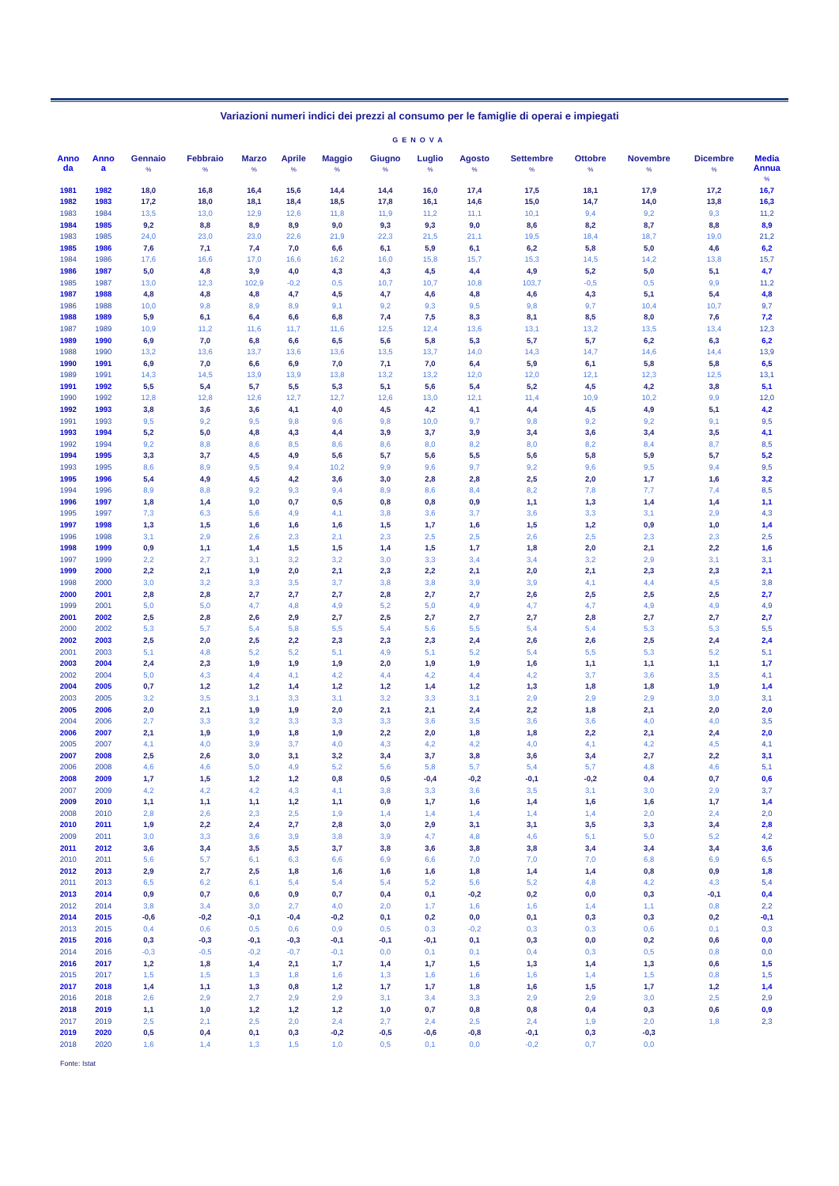Variazioni numeri indici dei prezzi al consumo per le famiglie di operai e impiegati
GENOVA
| Anno da | Anno a | Gennaio % | Febbraio % | Marzo % | Aprile % | Maggio % | Giugno % | Luglio % | Agosto % | Settembre % | Ottobre % | Novembre % | Dicembre % | Media Annua % |
| --- | --- | --- | --- | --- | --- | --- | --- | --- | --- | --- | --- | --- | --- | --- |
| 1981 | 1982 | 18,0 | 16,8 | 16,4 | 15,6 | 14,4 | 14,4 | 16,0 | 17,4 | 17,5 | 18,1 | 17,9 | 17,2 | 16,7 |
| 1982 | 1983 | 17,2 | 18,0 | 18,1 | 18,4 | 18,5 | 17,8 | 16,1 | 14,6 | 15,0 | 14,7 | 14,0 | 13,8 | 16,3 |
| 1983 | 1984 | 13,5 | 13,0 | 12,9 | 12,6 | 11,8 | 11,9 | 11,2 | 11,1 | 10,1 | 9,4 | 9,2 | 9,3 | 11,2 |
| 1984 | 1985 | 9,2 | 8,8 | 8,9 | 8,9 | 9,0 | 9,3 | 9,3 | 9,0 | 8,6 | 8,2 | 8,7 | 8,8 | 8,9 |
| 1983 | 1985 | 24,0 | 23,0 | 23,0 | 22,6 | 21,9 | 22,3 | 21,5 | 21,1 | 19,5 | 18,4 | 18,7 | 19,0 | 21,2 |
| 1985 | 1986 | 7,6 | 7,1 | 7,4 | 7,0 | 6,6 | 6,1 | 5,9 | 6,1 | 6,2 | 5,8 | 5,0 | 4,6 | 6,2 |
| 1984 | 1986 | 17,6 | 16,6 | 17,0 | 16,6 | 16,2 | 16,0 | 15,8 | 15,7 | 15,3 | 14,5 | 14,2 | 13,8 | 15,7 |
| 1986 | 1987 | 5,0 | 4,8 | 3,9 | 4,0 | 4,3 | 4,3 | 4,5 | 4,4 | 4,9 | 5,2 | 5,0 | 5,1 | 4,7 |
| 1985 | 1987 | 13,0 | 12,3 | 102,9 | -0,2 | 0,5 | 10,7 | 10,7 | 10,8 | 103,7 | -0,5 | 0,5 | 9,9 | 11,2 |
| 1987 | 1988 | 4,8 | 4,8 | 4,8 | 4,7 | 4,5 | 4,7 | 4,6 | 4,8 | 4,6 | 4,3 | 5,1 | 5,4 | 4,8 |
| 1986 | 1988 | 10,0 | 9,8 | 8,9 | 8,9 | 9,1 | 9,2 | 9,3 | 9,5 | 9,8 | 9,7 | 10,4 | 10,7 | 9,7 |
| 1988 | 1989 | 5,9 | 6,1 | 6,4 | 6,6 | 6,8 | 7,4 | 7,5 | 8,3 | 8,1 | 8,5 | 8,0 | 7,6 | 7,2 |
| 1987 | 1989 | 10,9 | 11,2 | 11,6 | 11,7 | 11,6 | 12,5 | 12,4 | 13,6 | 13,1 | 13,2 | 13,5 | 13,4 | 12,3 |
| 1989 | 1990 | 6,9 | 7,0 | 6,8 | 6,6 | 6,5 | 5,6 | 5,8 | 5,3 | 5,7 | 5,7 | 6,2 | 6,3 | 6,2 |
| 1988 | 1990 | 13,2 | 13,6 | 13,7 | 13,6 | 13,6 | 13,5 | 13,7 | 14,0 | 14,3 | 14,7 | 14,6 | 14,4 | 13,9 |
| 1990 | 1991 | 6,9 | 7,0 | 6,6 | 6,9 | 7,0 | 7,1 | 7,0 | 6,4 | 5,9 | 6,1 | 5,8 | 5,8 | 6,5 |
| 1989 | 1991 | 14,3 | 14,5 | 13,9 | 13,9 | 13,8 | 13,2 | 13,2 | 12,0 | 12,0 | 12,1 | 12,3 | 12,5 | 13,1 |
| 1991 | 1992 | 5,5 | 5,4 | 5,7 | 5,5 | 5,3 | 5,1 | 5,6 | 5,4 | 5,2 | 4,5 | 4,2 | 3,8 | 5,1 |
| 1990 | 1992 | 12,8 | 12,8 | 12,6 | 12,7 | 12,7 | 12,6 | 13,0 | 12,1 | 11,4 | 10,9 | 10,2 | 9,9 | 12,0 |
| 1992 | 1993 | 3,8 | 3,6 | 3,6 | 4,1 | 4,0 | 4,5 | 4,2 | 4,1 | 4,4 | 4,5 | 4,9 | 5,1 | 4,2 |
| 1991 | 1993 | 9,5 | 9,2 | 9,5 | 9,8 | 9,6 | 9,8 | 10,0 | 9,7 | 9,8 | 9,2 | 9,2 | 9,1 | 9,5 |
| 1993 | 1994 | 5,2 | 5,0 | 4,8 | 4,3 | 4,4 | 3,9 | 3,7 | 3,9 | 3,4 | 3,6 | 3,4 | 3,5 | 4,1 |
| 1992 | 1994 | 9,2 | 8,8 | 8,6 | 8,5 | 8,6 | 8,6 | 8,0 | 8,2 | 8,0 | 8,2 | 8,4 | 8,7 | 8,5 |
| 1994 | 1995 | 3,3 | 3,7 | 4,5 | 4,9 | 5,6 | 5,7 | 5,6 | 5,5 | 5,6 | 5,8 | 5,9 | 5,7 | 5,2 |
| 1993 | 1995 | 8,6 | 8,9 | 9,5 | 9,4 | 10,2 | 9,9 | 9,6 | 9,7 | 9,2 | 9,6 | 9,5 | 9,4 | 9,5 |
| 1995 | 1996 | 5,4 | 4,9 | 4,5 | 4,2 | 3,6 | 3,0 | 2,8 | 2,8 | 2,5 | 2,0 | 1,7 | 1,6 | 3,2 |
| 1994 | 1996 | 8,9 | 8,8 | 9,2 | 9,3 | 9,4 | 8,9 | 8,6 | 8,4 | 8,2 | 7,8 | 7,7 | 7,4 | 8,5 |
| 1996 | 1997 | 1,8 | 1,4 | 1,0 | 0,7 | 0,5 | 0,8 | 0,8 | 0,9 | 1,1 | 1,3 | 1,4 | 1,4 | 1,1 |
| 1995 | 1997 | 7,3 | 6,3 | 5,6 | 4,9 | 4,1 | 3,8 | 3,6 | 3,7 | 3,6 | 3,3 | 3,1 | 2,9 | 4,3 |
| 1997 | 1998 | 1,3 | 1,5 | 1,6 | 1,6 | 1,6 | 1,5 | 1,7 | 1,6 | 1,5 | 1,2 | 0,9 | 1,0 | 1,4 |
| 1996 | 1998 | 3,1 | 2,9 | 2,6 | 2,3 | 2,1 | 2,3 | 2,5 | 2,5 | 2,6 | 2,5 | 2,3 | 2,3 | 2,5 |
| 1998 | 1999 | 0,9 | 1,1 | 1,4 | 1,5 | 1,5 | 1,4 | 1,5 | 1,7 | 1,8 | 2,0 | 2,1 | 2,2 | 1,6 |
| 1997 | 1999 | 2,2 | 2,7 | 3,1 | 3,2 | 3,2 | 3,0 | 3,3 | 3,4 | 3,4 | 3,2 | 2,9 | 3,1 | 3,1 |
| 1999 | 2000 | 2,2 | 2,1 | 1,9 | 2,0 | 2,1 | 2,3 | 2,2 | 2,1 | 2,0 | 2,1 | 2,3 | 2,3 | 2,1 |
| 1998 | 2000 | 3,0 | 3,2 | 3,3 | 3,5 | 3,7 | 3,8 | 3,8 | 3,9 | 3,9 | 4,1 | 4,4 | 4,5 | 3,8 |
| 2000 | 2001 | 2,8 | 2,8 | 2,7 | 2,7 | 2,7 | 2,8 | 2,7 | 2,7 | 2,6 | 2,5 | 2,5 | 2,5 | 2,7 |
| 1999 | 2001 | 5,0 | 5,0 | 4,7 | 4,8 | 4,9 | 5,2 | 5,0 | 4,9 | 4,7 | 4,7 | 4,9 | 4,9 | 4,9 |
| 2001 | 2002 | 2,5 | 2,8 | 2,6 | 2,9 | 2,7 | 2,5 | 2,7 | 2,7 | 2,7 | 2,8 | 2,7 | 2,7 | 2,7 |
| 2000 | 2002 | 5,3 | 5,7 | 5,4 | 5,8 | 5,5 | 5,4 | 5,6 | 5,5 | 5,4 | 5,4 | 5,3 | 5,3 | 5,5 |
| 2002 | 2003 | 2,5 | 2,0 | 2,5 | 2,2 | 2,3 | 2,3 | 2,3 | 2,4 | 2,6 | 2,6 | 2,5 | 2,4 | 2,4 |
| 2001 | 2003 | 5,1 | 4,8 | 5,2 | 5,2 | 5,1 | 4,9 | 5,1 | 5,2 | 5,4 | 5,5 | 5,3 | 5,2 | 5,1 |
| 2003 | 2004 | 2,4 | 2,3 | 1,9 | 1,9 | 1,9 | 2,0 | 1,9 | 1,9 | 1,6 | 1,1 | 1,1 | 1,1 | 1,7 |
| 2002 | 2004 | 5,0 | 4,3 | 4,4 | 4,1 | 4,2 | 4,4 | 4,2 | 4,4 | 4,2 | 3,7 | 3,6 | 3,5 | 4,1 |
| 2004 | 2005 | 0,7 | 1,2 | 1,2 | 1,4 | 1,2 | 1,2 | 1,4 | 1,2 | 1,3 | 1,8 | 1,8 | 1,9 | 1,4 |
| 2003 | 2005 | 3,2 | 3,5 | 3,1 | 3,3 | 3,1 | 3,2 | 3,3 | 3,1 | 2,9 | 2,9 | 2,9 | 3,0 | 3,1 |
| 2005 | 2006 | 2,0 | 2,1 | 1,9 | 1,9 | 2,0 | 2,1 | 2,1 | 2,4 | 2,2 | 1,8 | 2,1 | 2,0 | 2,0 |
| 2004 | 2006 | 2,7 | 3,3 | 3,2 | 3,3 | 3,3 | 3,3 | 3,6 | 3,5 | 3,6 | 3,6 | 4,0 | 4,0 | 3,5 |
| 2006 | 2007 | 2,1 | 1,9 | 1,9 | 1,8 | 1,9 | 2,2 | 2,0 | 1,8 | 1,8 | 2,2 | 2,1 | 2,4 | 2,0 |
| 2005 | 2007 | 4,1 | 4,0 | 3,9 | 3,7 | 4,0 | 4,3 | 4,2 | 4,2 | 4,0 | 4,1 | 4,2 | 4,5 | 4,1 |
| 2007 | 2008 | 2,5 | 2,6 | 3,0 | 3,1 | 3,2 | 3,4 | 3,7 | 3,8 | 3,6 | 3,4 | 2,7 | 2,2 | 3,1 |
| 2006 | 2008 | 4,6 | 4,6 | 5,0 | 4,9 | 5,2 | 5,6 | 5,8 | 5,7 | 5,4 | 5,7 | 4,8 | 4,6 | 5,1 |
| 2008 | 2009 | 1,7 | 1,5 | 1,2 | 1,2 | 0,8 | 0,5 | -0,4 | -0,2 | -0,1 | -0,2 | 0,4 | 0,7 | 0,6 |
| 2007 | 2009 | 4,2 | 4,2 | 4,2 | 4,3 | 4,1 | 3,8 | 3,3 | 3,6 | 3,5 | 3,1 | 3,0 | 2,9 | 3,7 |
| 2009 | 2010 | 1,1 | 1,1 | 1,1 | 1,2 | 1,1 | 0,9 | 1,7 | 1,6 | 1,4 | 1,6 | 1,6 | 1,7 | 1,4 |
| 2008 | 2010 | 2,8 | 2,6 | 2,3 | 2,5 | 1,9 | 1,4 | 1,4 | 1,4 | 1,4 | 1,4 | 2,0 | 2,4 | 2,0 |
| 2010 | 2011 | 1,9 | 2,2 | 2,4 | 2,7 | 2,8 | 3,0 | 2,9 | 3,1 | 3,1 | 3,5 | 3,3 | 3,4 | 2,8 |
| 2009 | 2011 | 3,0 | 3,3 | 3,6 | 3,9 | 3,8 | 3,9 | 4,7 | 4,8 | 4,6 | 5,1 | 5,0 | 5,2 | 4,2 |
| 2011 | 2012 | 3,6 | 3,4 | 3,5 | 3,5 | 3,7 | 3,8 | 3,6 | 3,8 | 3,8 | 3,4 | 3,4 | 3,4 | 3,6 |
| 2010 | 2011 | 5,6 | 5,7 | 6,1 | 6,3 | 6,6 | 6,9 | 6,6 | 7,0 | 7,0 | 7,0 | 6,8 | 6,9 | 6,5 |
| 2012 | 2013 | 2,9 | 2,7 | 2,5 | 1,8 | 1,6 | 1,6 | 1,6 | 1,8 | 1,4 | 1,4 | 0,8 | 0,9 | 1,8 |
| 2011 | 2013 | 6,5 | 6,2 | 6,1 | 5,4 | 5,4 | 5,4 | 5,2 | 5,6 | 5,2 | 4,8 | 4,2 | 4,3 | 5,4 |
| 2013 | 2014 | 0,9 | 0,7 | 0,6 | 0,9 | 0,7 | 0,4 | 0,1 | -0,2 | 0,2 | 0,0 | 0,3 | -0,1 | 0,4 |
| 2012 | 2014 | 3,8 | 3,4 | 3,0 | 2,7 | 4,0 | 2,0 | 1,7 | 1,6 | 1,6 | 1,4 | 1,1 | 0,8 | 2,2 |
| 2014 | 2015 | -0,6 | -0,2 | -0,1 | -0,4 | -0,2 | 0,1 | 0,2 | 0,0 | 0,1 | 0,3 | 0,3 | 0,2 | -0,1 |
| 2013 | 2015 | 0,4 | 0,6 | 0,5 | 0,6 | 0,9 | 0,5 | 0,3 | -0,2 | 0,3 | 0,3 | 0,6 | 0,1 | 0,3 |
| 2015 | 2016 | 0,3 | -0,3 | -0,1 | -0,3 | -0,1 | -0,1 | -0,1 | 0,1 | 0,3 | 0,0 | 0,2 | 0,6 | 0,0 |
| 2014 | 2016 | -0,3 | -0,5 | -0,2 | -0,7 | -0,1 | 0,0 | 0,1 | 0,1 | 0,4 | 0,3 | 0,5 | 0,8 | 0,0 |
| 2016 | 2017 | 1,2 | 1,8 | 1,4 | 2,1 | 1,7 | 1,4 | 1,7 | 1,5 | 1,3 | 1,4 | 1,3 | 0,6 | 1,5 |
| 2015 | 2017 | 1,5 | 1,5 | 1,3 | 1,8 | 1,6 | 1,3 | 1,6 | 1,6 | 1,6 | 1,4 | 1,5 | 0,8 | 1,5 |
| 2017 | 2018 | 1,4 | 1,1 | 1,3 | 0,8 | 1,2 | 1,7 | 1,7 | 1,8 | 1,6 | 1,5 | 1,7 | 1,2 | 1,4 |
| 2016 | 2018 | 2,6 | 2,9 | 2,7 | 2,9 | 2,9 | 3,1 | 3,4 | 3,3 | 2,9 | 2,9 | 3,0 | 2,5 | 2,9 |
| 2018 | 2019 | 1,1 | 1,0 | 1,2 | 1,2 | 1,2 | 1,0 | 0,7 | 0,8 | 0,8 | 0,4 | 0,3 | 0,6 | 0,9 |
| 2017 | 2019 | 2,5 | 2,1 | 2,5 | 2,0 | 2,4 | 2,7 | 2,4 | 2,5 | 2,4 | 1,9 | 2,0 | 1,8 | 2,3 |
| 2019 | 2020 | 0,5 | 0,4 | 0,1 | 0,3 | -0,2 | -0,5 | -0,6 | -0,8 | -0,1 | 0,3 | -0,3 | | |
| 2018 | 2020 | 1,6 | 1,4 | 1,3 | 1,5 | 1,0 | 0,5 | 0,1 | 0,0 | -0,2 | 0,7 | 0,0 | | |
Fonte: Istat